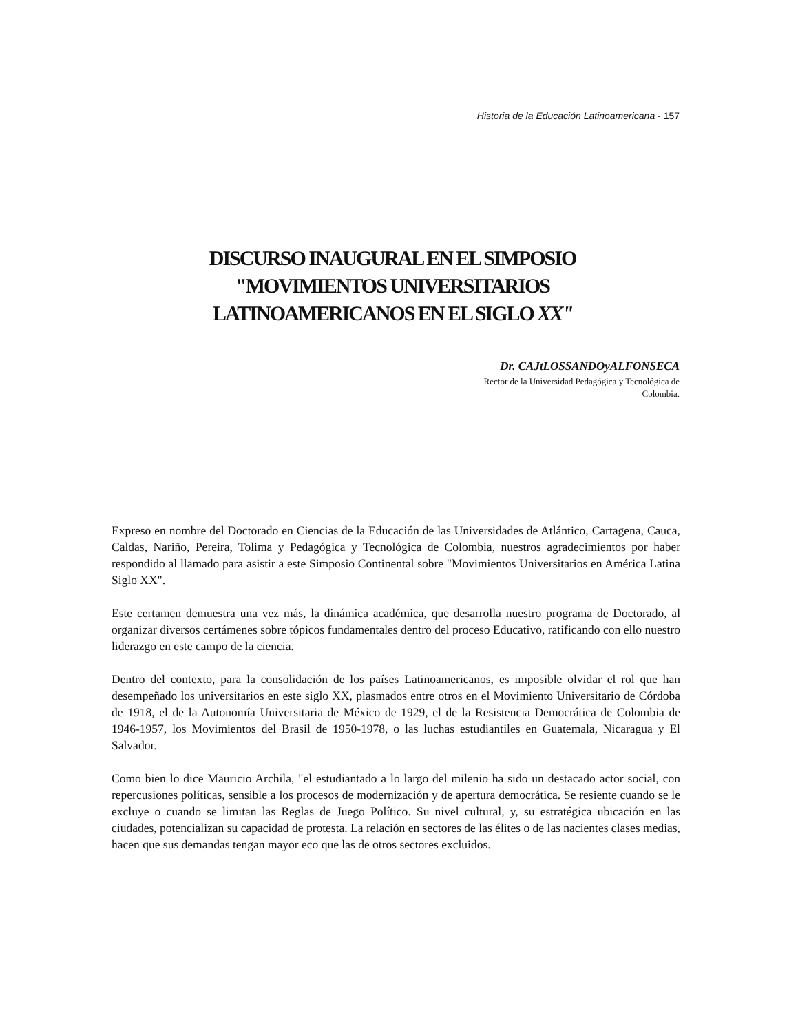Historia de la Educación Latinoamericana - 157
DISCURSO INAUGURAL EN EL SIMPOSIO
"MOVIMIENTOS UNIVERSITARIOS
LATINOAMERICANOS EN EL SIGLO XX"
Dr. CAJtLOSSANDOyALFONSECA
Rector de la Universidad Pedagógica y Tecnológica de
Colombia.
Expreso en nombre del Doctorado en Ciencias de la Educación de las Universidades de Atlántico, Cartagena, Cauca, Caldas, Nariño, Pereira, Tolima y Pedagógica y Tecnológica de Colombia, nuestros agradecimientos por haber respondido al llamado para asistir a este Simposio Continental sobre "Movimientos Universitarios en América Latina Siglo XX".
Este certamen demuestra una vez más, la dinámica académica, que desarrolla nuestro programa de Doctorado, al organizar diversos certámenes sobre tópicos fundamentales dentro del proceso Educativo, ratificando con ello nuestro liderazgo en este campo de la ciencia.
Dentro del contexto, para la consolidación de los países Latinoamericanos, es imposible olvidar el rol que han desempeñado los universitarios en este siglo XX, plasmados entre otros en el Movimiento Universitario de Córdoba de 1918, el de la Autonomía Universitaria de México de 1929, el de la Resistencia Democrática de Colombia de 1946-1957, los Movimientos del Brasil de 1950-1978, o las luchas estudiantiles en Guatemala, Nicaragua y El Salvador.
Como bien lo dice Mauricio Archila, "el estudiantado a lo largo del milenio ha sido un destacado actor social, con repercusiones políticas, sensible a los procesos de modernización y de apertura democrática. Se resiente cuando se le excluye o cuando se limitan las Reglas de Juego Político. Su nivel cultural, y, su estratégica ubicación en las ciudades, potencializan su capacidad de protesta. La relación en sectores de las élites o de las nacientes clases medias, hacen que sus demandas tengan mayor eco que las de otros sectores excluidos.